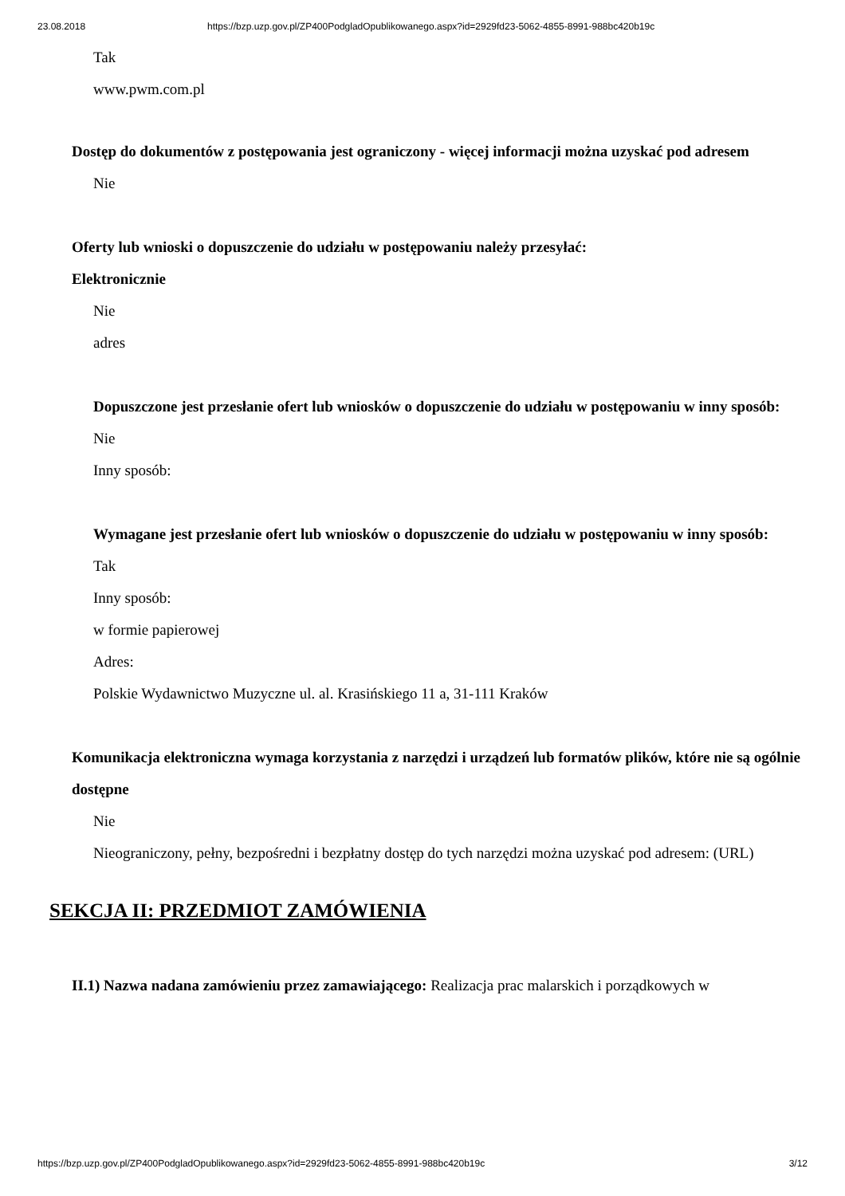23.08.2018 https://bzp.uzp.gov.pl/ZP400PodgladOpublikowanego.aspx?id=2929fd23-5062-4855-8991-988bc420b19c
Tak
www.pwm.com.pl
Dostęp do dokumentów z postępowania jest ograniczony - więcej informacji można uzyskać pod adresem
Nie
Oferty lub wnioski o dopuszczenie do udziału w postępowaniu należy przesyłać:
Elektronicznie
Nie
adres
Dopuszczone jest przesłanie ofert lub wniosków o dopuszczenie do udziału w postępowaniu w inny sposób:
Nie
Inny sposób:
Wymagane jest przesłanie ofert lub wniosków o dopuszczenie do udziału w postępowaniu w inny sposób:
Tak
Inny sposób:
w formie papierowej
Adres:
Polskie Wydawnictwo Muzyczne ul. al. Krasińskiego 11 a, 31-111 Kraków
Komunikacja elektroniczna wymaga korzystania z narzędzi i urządzeń lub formatów plików, które nie są ogólnie dostępne
Nie
Nieograniczony, pełny, bezpośredni i bezpłatny dostęp do tych narzędzi można uzyskać pod adresem: (URL)
SEKCJA II: PRZEDMIOT ZAMÓWIENIA
II.1) Nazwa nadana zamówieniu przez zamawiającego: Realizacja prac malarskich i porządkowych w
https://bzp.uzp.gov.pl/ZP400PodgladOpublikowanego.aspx?id=2929fd23-5062-4855-8991-988bc420b19c 3/12